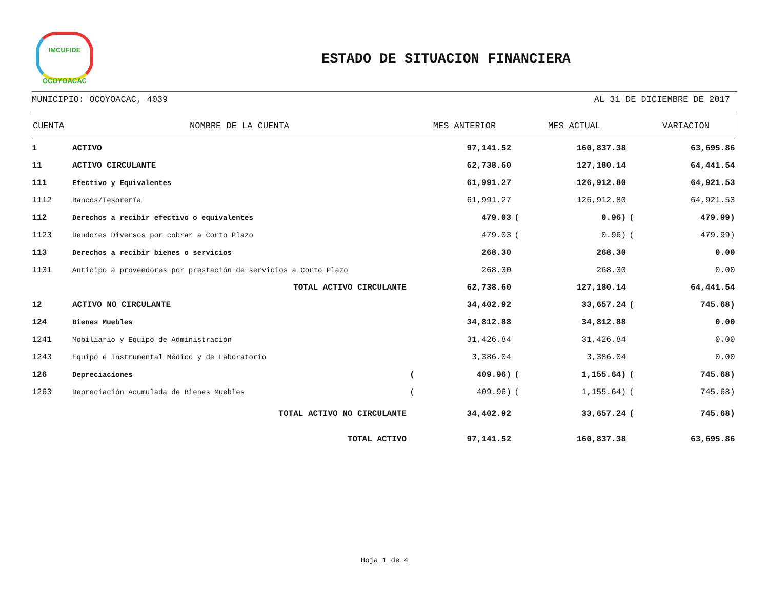IMCUFIDE
OCOYOACAC
ESTADO DE SITUACION FINANCIERA
MUNICIPIO: OCOYOACAC, 4039 AL 31 DE DICIEMBRE DE 2017
| CUENTA | NOMBRE DE LA CUENTA | | MES ANTERIOR | | MES ACTUAL | | VARIACION |
| --- | --- | --- | --- | --- | --- | --- | --- |
| 1 | ACTIVO | | 97,141.52 | | 160,837.38 | | 63,695.86 |
| 11 | ACTIVO CIRCULANTE | | 62,738.60 | | 127,180.14 | | 64,441.54 |
| 111 | Efectivo y Equivalentes | | 61,991.27 | | 126,912.80 | | 64,921.53 |
| 1112 | Bancos/Tesorería | | 61,991.27 | | 126,912.80 | | 64,921.53 |
| 112 | Derechos a recibir efectivo o equivalentes | | 479.03 | ( | 0.96) | ( | 479.99) |
| 1123 | Deudores Diversos por cobrar a Corto Plazo | | 479.03 | ( | 0.96) | ( | 479.99) |
| 113 | Derechos a recibir bienes o servicios | | 268.30 | | 268.30 | | 0.00 |
| 1131 | Anticipo a proveedores por prestación de servicios a Corto Plazo | | 268.30 | | 268.30 | | 0.00 |
| | TOTAL ACTIVO CIRCULANTE | | 62,738.60 | | 127,180.14 | | 64,441.54 |
| 12 | ACTIVO NO CIRCULANTE | | 34,402.92 | | 33,657.24 | ( | 745.68) |
| 124 | Bienes Muebles | | 34,812.88 | | 34,812.88 | | 0.00 |
| 1241 | Mobiliario y Equipo de Administración | | 31,426.84 | | 31,426.84 | | 0.00 |
| 1243 | Equipo e Instrumental Médico y de Laboratorio | | 3,386.04 | | 3,386.04 | | 0.00 |
| 126 | Depreciaciones | ( | 409.96) | ( | 1,155.64) | ( | 745.68) |
| 1263 | Depreciación Acumulada de Bienes Muebles | ( | 409.96) | ( | 1,155.64) | ( | 745.68) |
| | TOTAL ACTIVO NO CIRCULANTE | | 34,402.92 | | 33,657.24 | ( | 745.68) |
| | TOTAL ACTIVO | | 97,141.52 | | 160,837.38 | | 63,695.86 |
Hoja 1 de 4